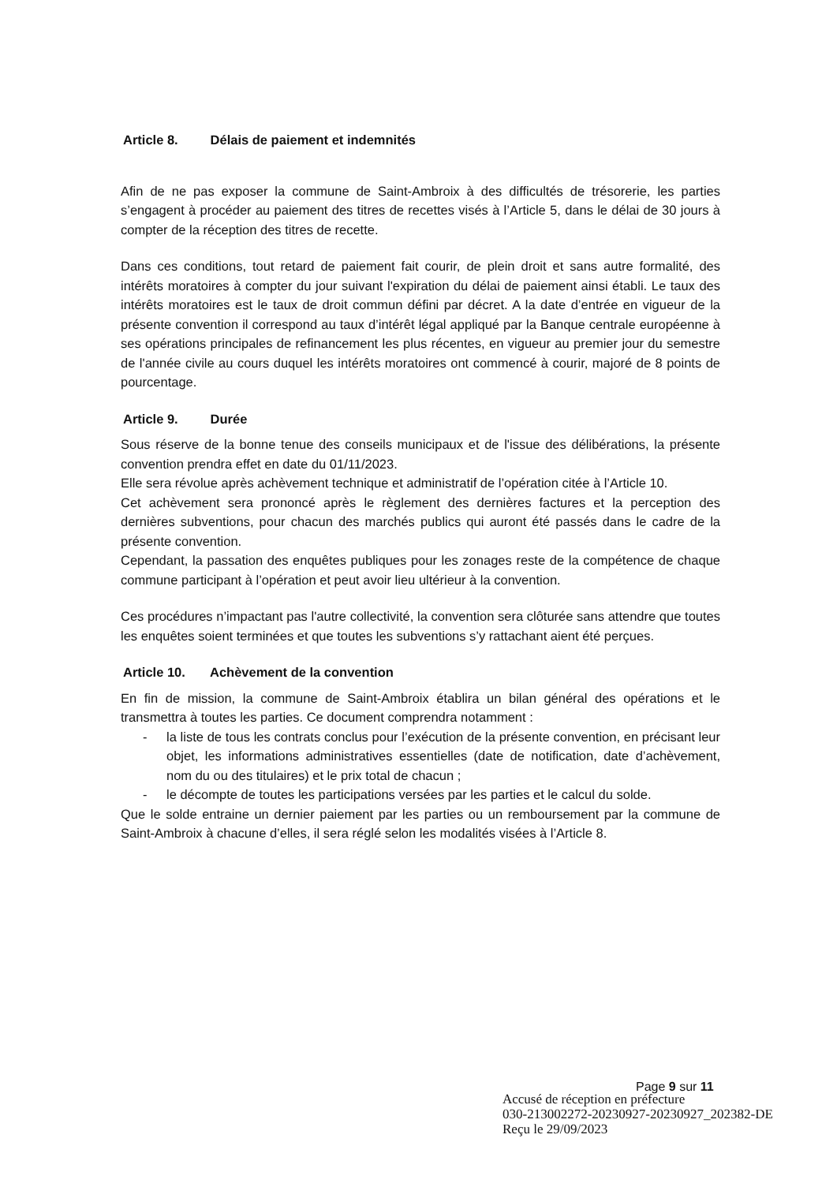Article 8. Délais de paiement et indemnités
Afin de ne pas exposer la commune de Saint-Ambroix à des difficultés de trésorerie, les parties s’engagent à procéder au paiement des titres de recettes visés à l’Article 5, dans le délai de 30 jours à compter de la réception des titres de recette.
Dans ces conditions, tout retard de paiement fait courir, de plein droit et sans autre formalité, des intérêts moratoires à compter du jour suivant l'expiration du délai de paiement ainsi établi. Le taux des intérêts moratoires est le taux de droit commun défini par décret. A la date d’entrée en vigueur de la présente convention il correspond au taux d’intérêt légal appliqué par la Banque centrale européenne à ses opérations principales de refinancement les plus récentes, en vigueur au premier jour du semestre de l'année civile au cours duquel les intérêts moratoires ont commencé à courir, majoré de 8 points de pourcentage.
Article 9. Durée
Sous réserve de la bonne tenue des conseils municipaux et de l'issue des délibérations, la présente convention prendra effet en date du 01/11/2023.
Elle sera révolue après achèvement technique et administratif de l’opération citée à l’Article 10.
Cet achèvement sera prononcé après le règlement des dernières factures et la perception des dernières subventions, pour chacun des marchés publics qui auront été passés dans le cadre de la présente convention.
Cependant, la passation des enquêtes publiques pour les zonages reste de la compétence de chaque commune participant à l’opération et peut avoir lieu ultérieur à la convention.
Ces procédures n’impactant pas l'autre collectivité, la convention sera clôturée sans attendre que toutes les enquêtes soient terminées et que toutes les subventions s’y rattachant aient été perçues.
Article 10. Achèvement de la convention
En fin de mission, la commune de Saint-Ambroix établira un bilan général des opérations et le transmettra à toutes les parties. Ce document comprendra notamment :
- la liste de tous les contrats conclus pour l’exécution de la présente convention, en précisant leur objet, les informations administratives essentielles (date de notification, date d’achèvement, nom du ou des titulaires) et le prix total de chacun ;
- le décompte de toutes les participations versées par les parties et le calcul du solde.
Que le solde entraine un dernier paiement par les parties ou un remboursement par la commune de Saint-Ambroix à chacune d’elles, il sera réglé selon les modalités visées à l’Article 8.
Page 9 sur 11
Accusé de réception en préfecture
030-213002272-20230927-20230927_202382-DE
Reçu le 29/09/2023